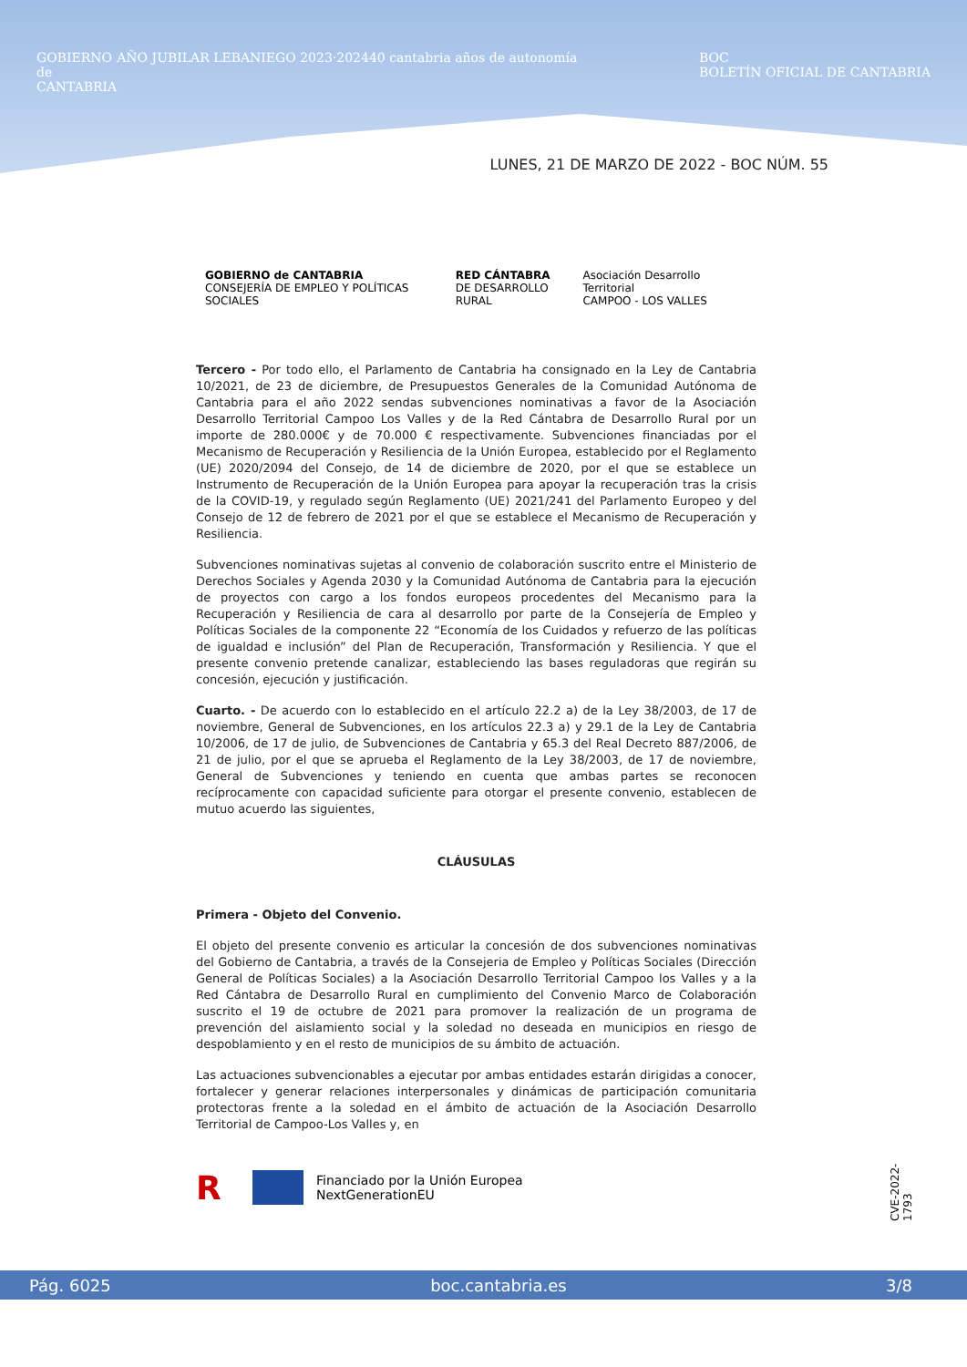GOBIERNO
de
CANTABRIA
AÑO JUBILAR LEBANIEGO 2023·2024
40 cantabria años de autonomía BOC
BOLETÍN OFICIAL DE CANTABRIA
LUNES, 21 DE MARZO DE 2022 - BOC NÚM. 55
GOBIERNO de CANTABRIA
CONSEJERÍA DE EMPLEO Y POLÍTICAS SOCIALES
RED CÁNTABRA
DE DESARROLLO RURAL
Asociación Desarrollo Territorial
CAMPOO - LOS VALLES
Tercero - Por todo ello, el Parlamento de Cantabria ha consignado en la Ley de Cantabria 10/2021, de 23 de diciembre, de Presupuestos Generales de la Comunidad Autónoma de Cantabria para el año 2022 sendas subvenciones nominativas a favor de la Asociación Desarrollo Territorial Campoo Los Valles y de la Red Cántabra de Desarrollo Rural por un importe de 280.000€ y de 70.000 € respectivamente. Subvenciones financiadas por el Mecanismo de Recuperación y Resiliencia de la Unión Europea, establecido por el Reglamento (UE) 2020/2094 del Consejo, de 14 de diciembre de 2020, por el que se establece un Instrumento de Recuperación de la Unión Europea para apoyar la recuperación tras la crisis de la COVID-19, y regulado según Reglamento (UE) 2021/241 del Parlamento Europeo y del Consejo de 12 de febrero de 2021 por el que se establece el Mecanismo de Recuperación y Resiliencia.
Subvenciones nominativas sujetas al convenio de colaboración suscrito entre el Ministerio de Derechos Sociales y Agenda 2030 y la Comunidad Autónoma de Cantabria para la ejecución de proyectos con cargo a los fondos europeos procedentes del Mecanismo para la Recuperación y Resiliencia de cara al desarrollo por parte de la Consejería de Empleo y Políticas Sociales de la componente 22 “Economía de los Cuidados y refuerzo de las políticas de igualdad e inclusión” del Plan de Recuperación, Transformación y Resiliencia. Y que el presente convenio pretende canalizar, estableciendo las bases reguladoras que regirán su concesión, ejecución y justificación.
Cuarto. - De acuerdo con lo establecido en el artículo 22.2 a) de la Ley 38/2003, de 17 de noviembre, General de Subvenciones, en los artículos 22.3 a) y 29.1 de la Ley de Cantabria 10/2006, de 17 de julio, de Subvenciones de Cantabria y 65.3 del Real Decreto 887/2006, de 21 de julio, por el que se aprueba el Reglamento de la Ley 38/2003, de 17 de noviembre, General de Subvenciones y teniendo en cuenta que ambas partes se reconocen recíprocamente con capacidad suficiente para otorgar el presente convenio, establecen de mutuo acuerdo las siguientes,
CLÁUSULAS
Primera - Objeto del Convenio.
El objeto del presente convenio es articular la concesión de dos subvenciones nominativas del Gobierno de Cantabria, a través de la Consejeria de Empleo y Políticas Sociales (Dirección General de Políticas Sociales) a la Asociación Desarrollo Territorial Campoo los Valles y a la Red Cántabra de Desarrollo Rural en cumplimiento del Convenio Marco de Colaboración suscrito el 19 de octubre de 2021 para promover la realización de un programa de prevención del aislamiento social y la soledad no deseada en municipios en riesgo de despoblamiento y en el resto de municipios de su ámbito de actuación.
Las actuaciones subvencionables a ejecutar por ambas entidades estarán dirigidas a conocer, fortalecer y generar relaciones interpersonales y dinámicas de participación comunitaria protectoras frente a la soledad en el ámbito de actuación de la Asociación Desarrollo Territorial de Campoo-Los Valles y, en
R
Financiado por la Unión Europea
NextGenerationEU
CVE-2022-1793
Pág. 6025 boc.cantabria.es 3/8